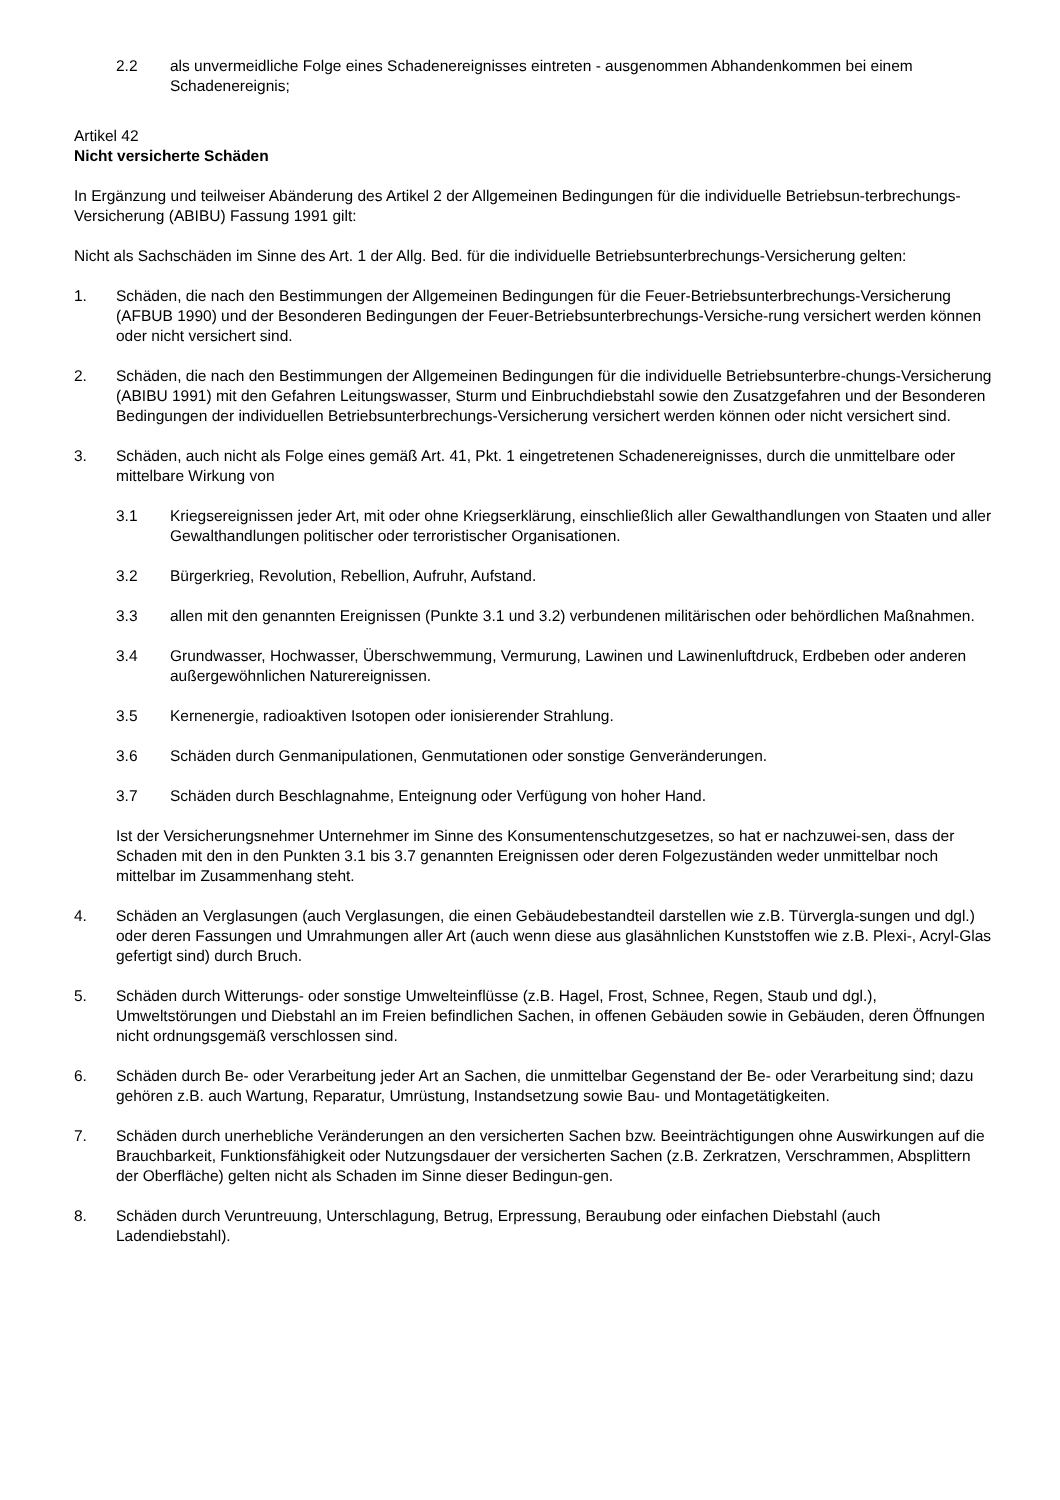2.2 als unvermeidliche Folge eines Schadenereignisses eintreten - ausgenommen Abhandenkommen bei einem Schadenereignis;
Artikel 42
Nicht versicherte Schäden
In Ergänzung und teilweiser Abänderung des Artikel 2 der Allgemeinen Bedingungen für die individuelle Betriebsun-terbrechungs-Versicherung (ABIBU) Fassung 1991 gilt:
Nicht als Sachschäden im Sinne des Art. 1 der Allg. Bed. für die individuelle Betriebsunterbrechungs-Versicherung gelten:
1. Schäden, die nach den Bestimmungen der Allgemeinen Bedingungen für die Feuer-Betriebsunterbrechungs-Versicherung (AFBUB 1990) und der Besonderen Bedingungen der Feuer-Betriebsunterbrechungs-Versiche-rung versichert werden können oder nicht versichert sind.
2. Schäden, die nach den Bestimmungen der Allgemeinen Bedingungen für die individuelle Betriebsunterbre-chungs-Versicherung (ABIBU 1991) mit den Gefahren Leitungswasser, Sturm und Einbruchdiebstahl sowie den Zusatzgefahren und der Besonderen Bedingungen der individuellen Betriebsunterbrechungs-Versicherung versichert werden können oder nicht versichert sind.
3. Schäden, auch nicht als Folge eines gemäß Art. 41, Pkt. 1 eingetretenen Schadenereignisses, durch die unmittelbare oder mittelbare Wirkung von
3.1 Kriegsereignissen jeder Art, mit oder ohne Kriegserklärung, einschließlich aller Gewalthandlungen von Staaten und aller Gewalthandlungen politischer oder terroristischer Organisationen.
3.2 Bürgerkrieg, Revolution, Rebellion, Aufruhr, Aufstand.
3.3 allen mit den genannten Ereignissen (Punkte 3.1 und 3.2) verbundenen militärischen oder behördlichen Maßnahmen.
3.4 Grundwasser, Hochwasser, Überschwemmung, Vermurung, Lawinen und Lawinenluftdruck, Erdbeben oder anderen außergewöhnlichen Naturereignissen.
3.5 Kernenergie, radioaktiven Isotopen oder ionisierender Strahlung.
3.6 Schäden durch Genmanipulationen, Genmutationen oder sonstige Genveränderungen.
3.7 Schäden durch Beschlagnahme, Enteignung oder Verfügung von hoher Hand.
Ist der Versicherungsnehmer Unternehmer im Sinne des Konsumentenschutzgesetzes, so hat er nachzuwei-sen, dass der Schaden mit den in den Punkten 3.1 bis 3.7 genannten Ereignissen oder deren Folgezuständen weder unmittelbar noch mittelbar im Zusammenhang steht.
4. Schäden an Verglasungen (auch Verglasungen, die einen Gebäudebestandteil darstellen wie z.B. Türvergla-sungen und dgl.) oder deren Fassungen und Umrahmungen aller Art (auch wenn diese aus glasähnlichen Kunststoffen wie z.B. Plexi-, Acryl-Glas gefertigt sind) durch Bruch.
5. Schäden durch Witterungs- oder sonstige Umwelteinflüsse (z.B. Hagel, Frost, Schnee, Regen, Staub und dgl.), Umweltstörungen und Diebstahl an im Freien befindlichen Sachen, in offenen Gebäuden sowie in Gebäuden, deren Öffnungen nicht ordnungsgemäß verschlossen sind.
6. Schäden durch Be- oder Verarbeitung jeder Art an Sachen, die unmittelbar Gegenstand der Be- oder Verarbeitung sind; dazu gehören z.B. auch Wartung, Reparatur, Umrüstung, Instandsetzung sowie Bau- und Montagetätigkeiten.
7. Schäden durch unerhebliche Veränderungen an den versicherten Sachen bzw. Beeinträchtigungen ohne Auswirkungen auf die Brauchbarkeit, Funktionsfähigkeit oder Nutzungsdauer der versicherten Sachen (z.B. Zerkratzen, Verschrammen, Absplittern der Oberfläche) gelten nicht als Schaden im Sinne dieser Bedingun-gen.
8. Schäden durch Veruntreuung, Unterschlagung, Betrug, Erpressung, Beraubung oder einfachen Diebstahl (auch Ladendiebstahl).